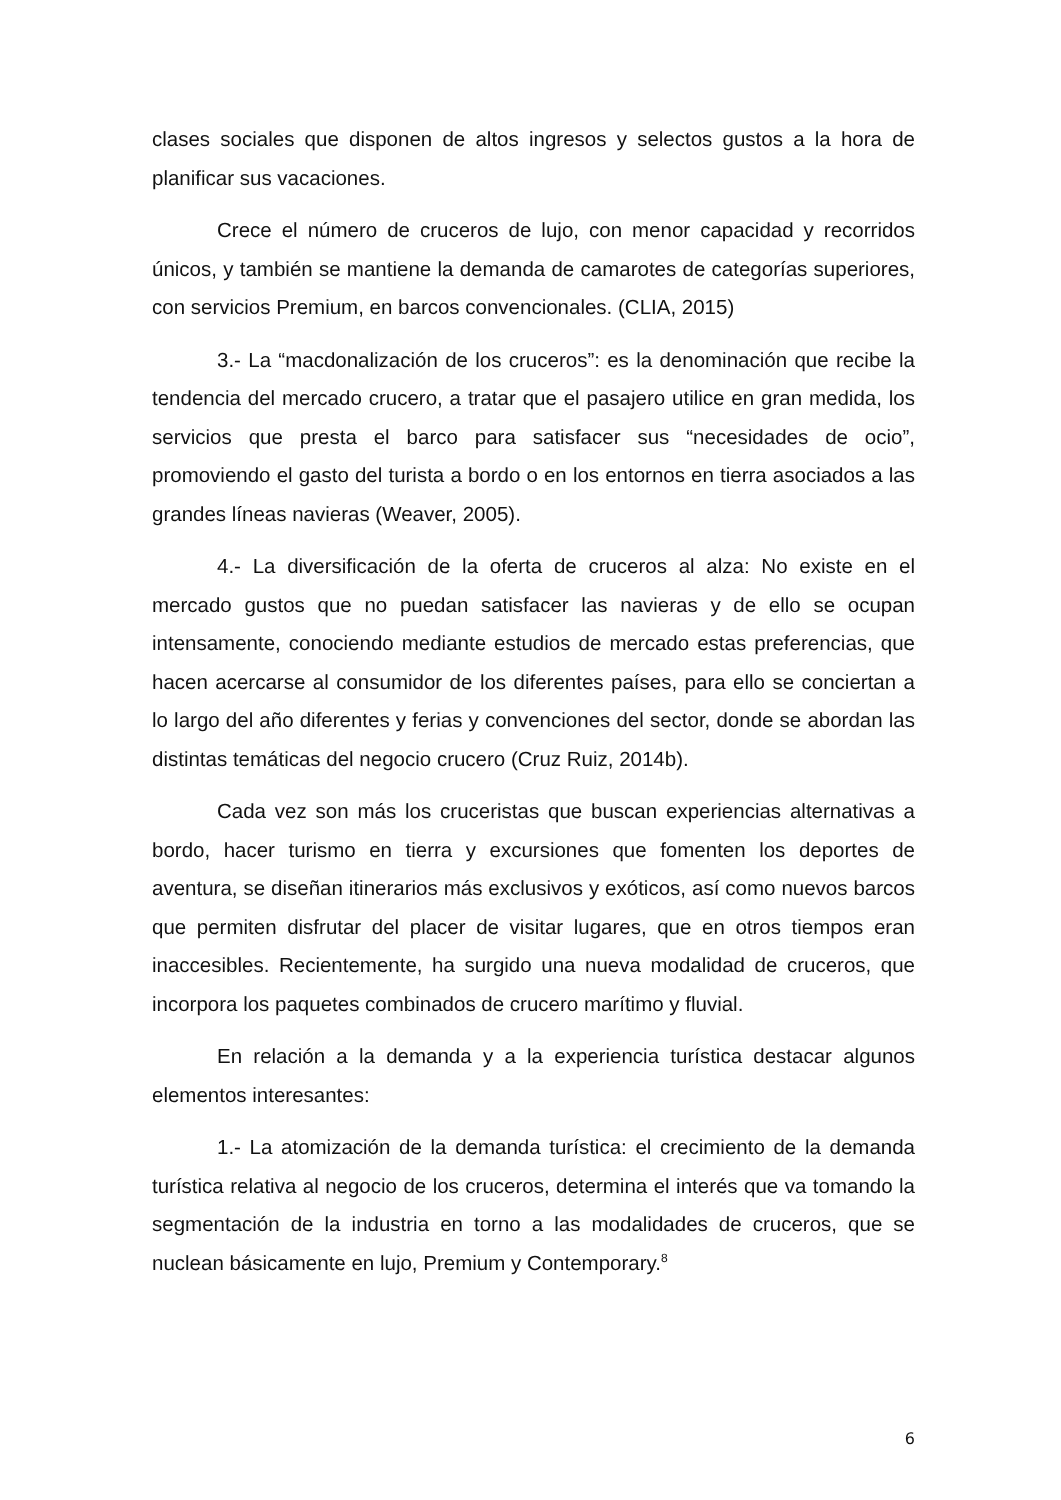clases sociales que disponen de altos ingresos y selectos gustos a la hora de planificar sus vacaciones.
Crece el número de cruceros de lujo, con menor capacidad y recorridos únicos, y también se mantiene la demanda de camarotes de categorías superiores, con servicios Premium, en barcos convencionales. (CLIA, 2015)
3.- La “macdonalización de los cruceros”: es la denominación que recibe la tendencia del mercado crucero, a tratar que el pasajero utilice en gran medida, los servicios que presta el barco para satisfacer sus “necesidades de ocio”, promoviendo el gasto del turista a bordo o en los entornos en tierra asociados a las grandes líneas navieras (Weaver, 2005).
4.- La diversificación de la oferta de cruceros al alza: No existe en el mercado gustos que no puedan satisfacer las navieras y de ello se ocupan intensamente, conociendo mediante estudios de mercado estas preferencias, que hacen acercarse al consumidor de los diferentes países, para ello se conciertan a lo largo del año diferentes y ferias y convenciones del sector, donde se abordan las distintas temáticas del negocio crucero (Cruz Ruiz, 2014b).
Cada vez son más los cruceristas que buscan experiencias alternativas a bordo, hacer turismo en tierra y excursiones que fomenten los deportes de aventura, se diseñan itinerarios más exclusivos y exóticos, así como nuevos barcos que permiten disfrutar del placer de visitar lugares, que en otros tiempos eran inaccesibles. Recientemente, ha surgido una nueva modalidad de cruceros, que incorpora los paquetes combinados de crucero marítimo y fluvial.
En relación a la demanda y a la experiencia turística destacar algunos elementos interesantes:
1.- La atomización de la demanda turística: el crecimiento de la demanda turística relativa al negocio de los cruceros, determina el interés que va tomando la segmentación de la industria en torno a las modalidades de cruceros, que se nuclean básicamente en lujo, Premium y Contemporary.<sup>8</sup>
6